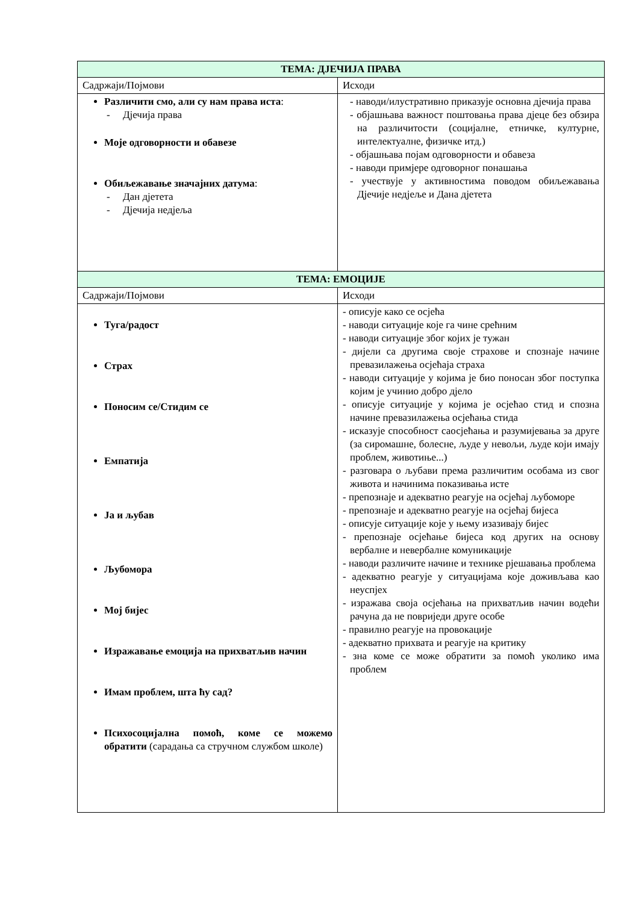| ТЕМА: ДЈЕЧИЈА ПРАВА | |
| --- | --- |
| Садржаји/Појмови | Исходи |
| Различити смо, али су нам права иста : - Дјечија права Моје одговорности и обавезе Обиљежавање значајних датума : - Дан дјетета - Дјечија недјеља | - наводи/илустративно приказује основна дјечија права - објашњава важност поштовања права дјеце без обзира на различитости (социјалне, етничке, културне, интелектуалне, физичке итд.) - објашњава појам одговорности и обавеза - наводи примјере одговорног понашања - учествује у активностима поводом обиљежавања Дјечије недјеље и Дана дјетета |
| ТЕМА: ЕМОЦИЈЕ | |
| Садржаји/Појмови | Исходи |
| Туга/радост Страх Поносим се/Стидим се Емпатија Ја и љубав Љубомора Мој бијес Изражавање емоција на прихватљив начин Имам проблем, шта ћу сад? Психосоцијална помоћ, коме се можемо обратити (сарадања са стручном службом школе) | - описује како се осјећа - наводи ситуације које га чине срећним - наводи ситуације због којих је тужан - дијели са другима своје страхове и спознаје начине превазилажења осјећаја страха - наводи ситуације у којима је био поносан због поступка којим је учинио добро дјело - описује ситуације у којима је осјећао стид и спозна начине превазилажења осјећања стида - исказује способност саосјећања и разумијевања за друге (за сиромашне, болесне, људе у невољи, људе који имају проблем, животиње...) - разговара о љубави према различитим особама из свог живота и начинима показивања исте - препознаје и адекватно реагује на осјећај љубоморе - препознаје и адекватно реагује на осјећај бијеса - описује ситуације које у њему изазивају бијес - препознаје осјећање бијеса код других на основу вербалне и невербалне комуникације - наводи различите начине и технике рјешавања проблема - адекватно реагује у ситуацијама које доживљава као неуспјех - изражава своја осјећања на прихватљив начин водећи рачуна да не повриједи друге особе - правилно реагује на провокације - адекватно прихвата и реагује на критику - зна коме се може обратити за помоћ уколико има проблем |